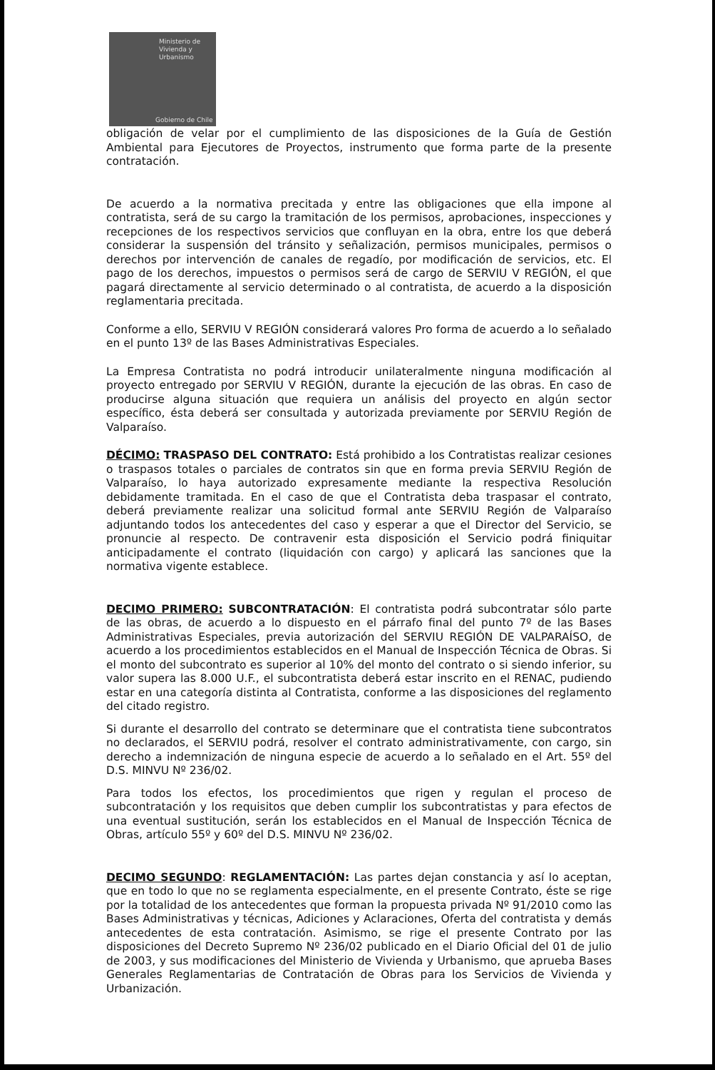Ministerio de
Vivienda y
Urbanismo
Gobierno de Chile
obligación de velar por el cumplimiento de las disposiciones de la Guía de Gestión Ambiental para Ejecutores de Proyectos, instrumento que forma parte de la presente contratación.
De acuerdo a la normativa precitada y entre las obligaciones que ella impone al contratista, será de su cargo la tramitación de los permisos, aprobaciones, inspecciones y recepciones de los respectivos servicios que confluyan en la obra, entre los que deberá considerar la suspensión del tránsito y señalización, permisos municipales, permisos o derechos por intervención de canales de regadío, por modificación de servicios, etc. El pago de los derechos, impuestos o permisos será de cargo de SERVIU V REGIÓN, el que pagará directamente al servicio determinado o al contratista, de acuerdo a la disposición reglamentaria precitada.
Conforme a ello, SERVIU V REGIÓN considerará valores Pro forma de acuerdo a lo señalado en el punto 13º de las Bases Administrativas Especiales.
La Empresa Contratista no podrá introducir unilateralmente ninguna modificación al proyecto entregado por SERVIU V REGIÓN, durante la ejecución de las obras. En caso de producirse alguna situación que requiera un análisis del proyecto en algún sector específico, ésta deberá ser consultada y autorizada previamente por SERVIU Región de Valparaíso.
DÉCIMO: TRASPASO DEL CONTRATO: Está prohibido a los Contratistas realizar cesiones o traspasos totales o parciales de contratos sin que en forma previa SERVIU Región de Valparaíso, lo haya autorizado expresamente mediante la respectiva Resolución debidamente tramitada. En el caso de que el Contratista deba traspasar el contrato, deberá previamente realizar una solicitud formal ante SERVIU Región de Valparaíso adjuntando todos los antecedentes del caso y esperar a que el Director del Servicio, se pronuncie al respecto. De contravenir esta disposición el Servicio podrá finiquitar anticipadamente el contrato (liquidación con cargo) y aplicará las sanciones que la normativa vigente establece.
DECIMO PRIMERO: SUBCONTRATACIÓN: El contratista podrá subcontratar sólo parte de las obras, de acuerdo a lo dispuesto en el párrafo final del punto 7º de las Bases Administrativas Especiales, previa autorización del SERVIU REGIÓN DE VALPARAÍSO, de acuerdo a los procedimientos establecidos en el Manual de Inspección Técnica de Obras. Si el monto del subcontrato es superior al 10% del monto del contrato o si siendo inferior, su valor supera las 8.000 U.F., el subcontratista deberá estar inscrito en el RENAC, pudiendo estar en una categoría distinta al Contratista, conforme a las disposiciones del reglamento del citado registro.
Si durante el desarrollo del contrato se determinare que el contratista tiene subcontratos no declarados, el SERVIU podrá, resolver el contrato administrativamente, con cargo, sin derecho a indemnización de ninguna especie de acuerdo a lo señalado en el Art. 55º del D.S. MINVU Nº 236/02.
Para todos los efectos, los procedimientos que rigen y regulan el proceso de subcontratación y los requisitos que deben cumplir los subcontratistas y para efectos de una eventual sustitución, serán los establecidos en el Manual de Inspección Técnica de Obras, artículo 55º y 60º del D.S. MINVU Nº 236/02.
DECIMO SEGUNDO: REGLAMENTACIÓN: Las partes dejan constancia y así lo aceptan, que en todo lo que no se reglamenta especialmente, en el presente Contrato, éste se rige por la totalidad de los antecedentes que forman la propuesta privada Nº 91/2010 como las Bases Administrativas y técnicas, Adiciones y Aclaraciones, Oferta del contratista y demás antecedentes de esta contratación. Asimismo, se rige el presente Contrato por las disposiciones del Decreto Supremo Nº 236/02 publicado en el Diario Oficial del 01 de julio de 2003, y sus modificaciones del Ministerio de Vivienda y Urbanismo, que aprueba Bases Generales Reglamentarias de Contratación de Obras para los Servicios de Vivienda y Urbanización.